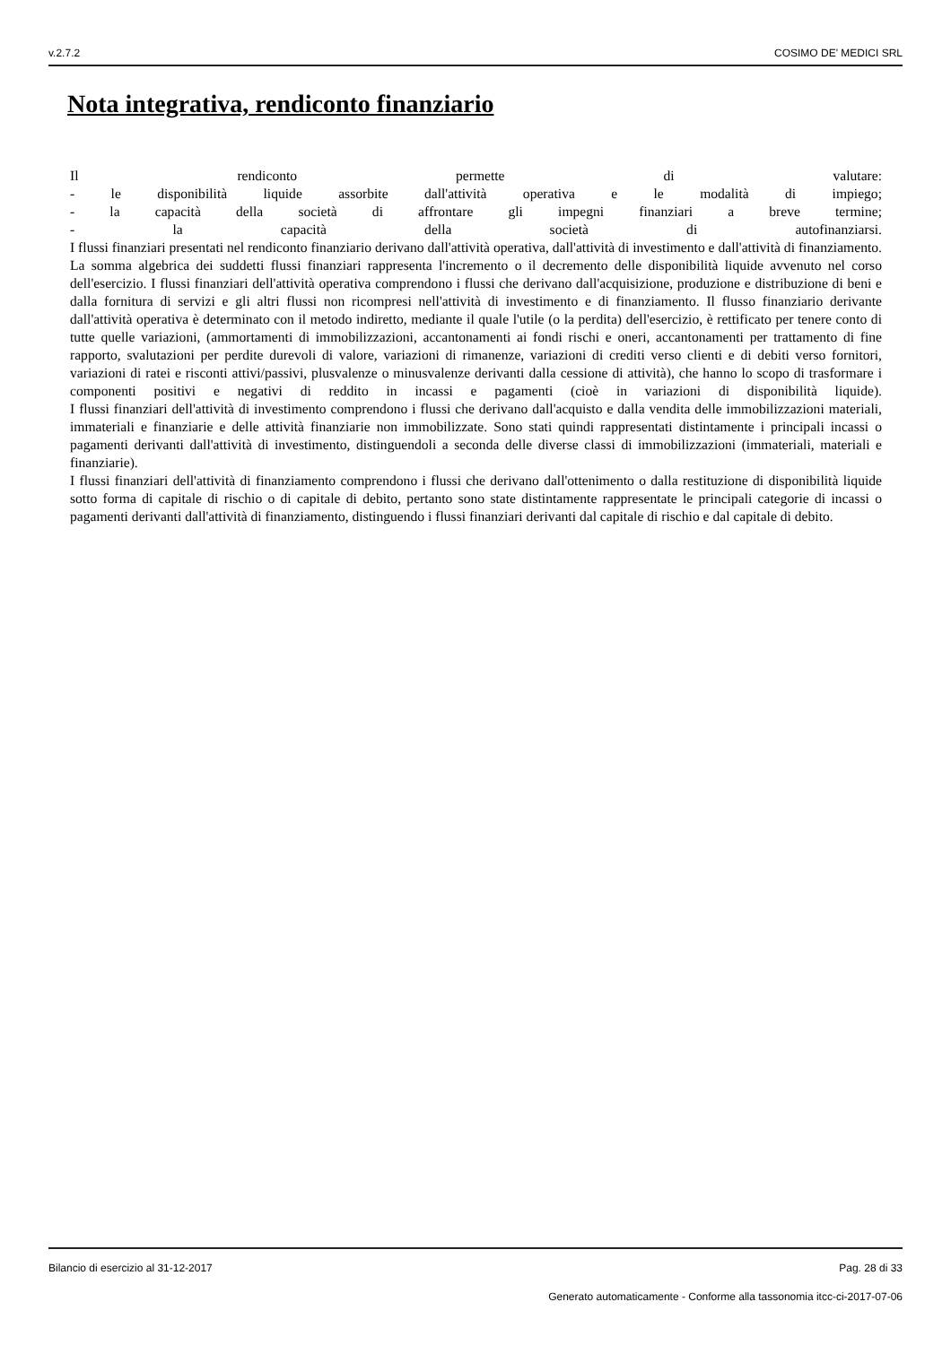v.2.7.2 COSIMO DE' MEDICI SRL
Nota integrativa, rendiconto finanziario
Il rendiconto permette di valutare:
- le disponibilità liquide assorbite dall'attività operativa e le modalità di impiego;
- la capacità della società di affrontare gli impegni finanziari a breve termine;
- la capacità della società di autofinanziarsi.
I flussi finanziari presentati nel rendiconto finanziario derivano dall'attività operativa, dall'attività di investimento e dall'attività di finanziamento. La somma algebrica dei suddetti flussi finanziari rappresenta l'incremento o il decremento delle disponibilità liquide avvenuto nel corso dell'esercizio. I flussi finanziari dell'attività operativa comprendono i flussi che derivano dall'acquisizione, produzione e distribuzione di beni e dalla fornitura di servizi e gli altri flussi non ricompresi nell'attività di investimento e di finanziamento. Il flusso finanziario derivante dall'attività operativa è determinato con il metodo indiretto, mediante il quale l'utile (o la perdita) dell'esercizio, è rettificato per tenere conto di tutte quelle variazioni, (ammortamenti di immobilizzazioni, accantonamenti ai fondi rischi e oneri, accantonamenti per trattamento di fine rapporto, svalutazioni per perdite durevoli di valore, variazioni di rimanenze, variazioni di crediti verso clienti e di debiti verso fornitori, variazioni di ratei e risconti attivi/passivi, plusvalenze o minusvalenze derivanti dalla cessione di attività), che hanno lo scopo di trasformare i componenti positivi e negativi di reddito in incassi e pagamenti (cioè in variazioni di disponibilità liquide).
I flussi finanziari dell'attività di investimento comprendono i flussi che derivano dall'acquisto e dalla vendita delle immobilizzazioni materiali, immateriali e finanziarie e delle attività finanziarie non immobilizzate. Sono stati quindi rappresentati distintamente i principali incassi o pagamenti derivanti dall'attività di investimento, distinguendoli a seconda delle diverse classi di immobilizzazioni (immateriali, materiali e finanziarie).
I flussi finanziari dell'attività di finanziamento comprendono i flussi che derivano dall'ottenimento o dalla restituzione di disponibilità liquide sotto forma di capitale di rischio o di capitale di debito, pertanto sono state distintamente rappresentate le principali categorie di incassi o pagamenti derivanti dall'attività di finanziamento, distinguendo i flussi finanziari derivanti dal capitale di rischio e dal capitale di debito.
Bilancio di esercizio al 31-12-2017 Pag. 28 di 33
Generato automaticamente - Conforme alla tassonomia itcc-ci-2017-07-06